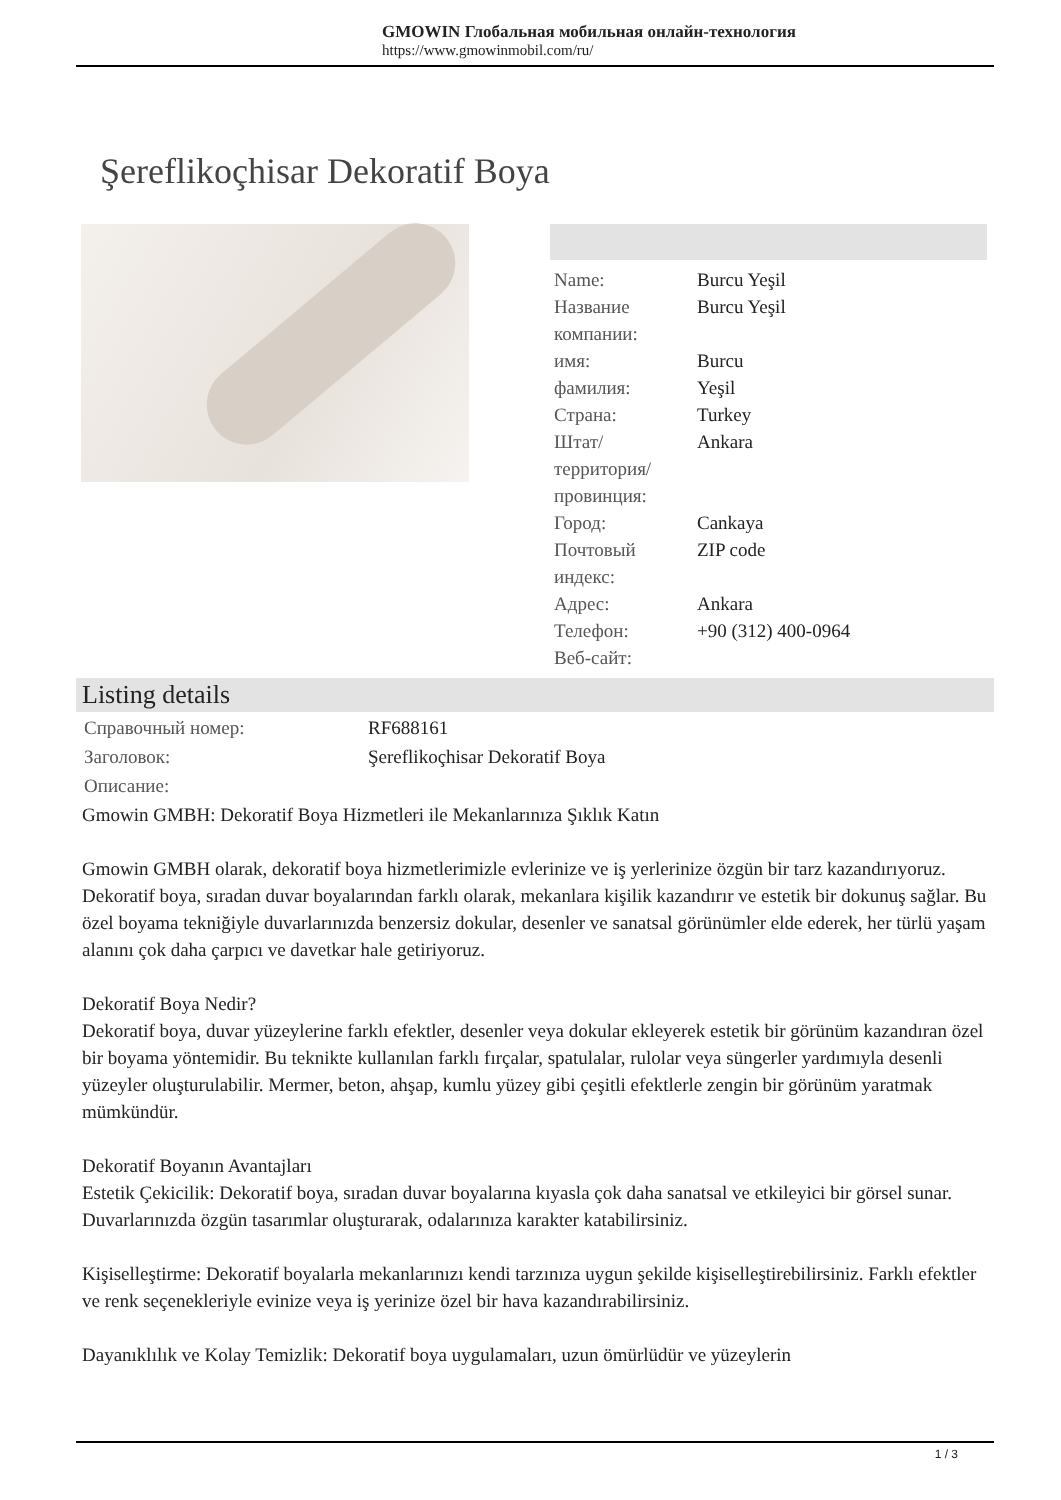GMOWIN Глобальная мобильная онлайн-технология
https://www.gmowinmobil.com/ru/
Şereflikoçhisar Dekoratif Boya
| Name: | Burcu Yeşil |
| Название компании: | Burcu Yeşil |
| имя: | Burcu |
| фамилия: | Yeşil |
| Страна: | Turkey |
| Штат/территория/провинция: | Ankara |
| Город: | Cankaya |
| Почтовый индекс: | ZIP code |
| Адрес: | Ankara |
| Телефон: | +90 (312) 400-0964 |
| Веб-сайт: | |
Listing details
| Справочный номер: | RF688161 |
| Заголовок: | Şereflikoçhisar Dekoratif Boya |
| Описание: | |
Gmowin GMBH: Dekoratif Boya Hizmetleri ile Mekanlarınıza Şıklık Katın
Gmowin GMBH olarak, dekoratif boya hizmetlerimizle evlerinize ve iş yerlerinize özgün bir tarz kazandırıyoruz. Dekoratif boya, sıradan duvar boyalarından farklı olarak, mekanlara kişilik kazandırır ve estetik bir dokunuş sağlar. Bu özel boyama tekniğiyle duvarlarınızda benzersiz dokular, desenler ve sanatsal görünümler elde ederek, her türlü yaşam alanını çok daha çarpıcı ve davetkar hale getiriyoruz.
Dekoratif Boya Nedir?
Dekoratif boya, duvar yüzeylerine farklı efektler, desenler veya dokular ekleyerek estetik bir görünüm kazandıran özel bir boyama yöntemidir. Bu teknikte kullanılan farklı fırçalar, spatulalar, rulolar veya süngerler yardımıyla desenli yüzeyler oluşturulabilir. Mermer, beton, ahşap, kumlu yüzey gibi çeşitli efektlerle zengin bir görünüm yaratmak mümkündür.
Dekoratif Boyanın Avantajları
Estetik Çekicilik: Dekoratif boya, sıradan duvar boyalarına kıyasla çok daha sanatsal ve etkileyici bir görsel sunar. Duvarlarınızda özgün tasarımlar oluşturarak, odalarınıza karakter katabilirsiniz.
Kişiselleştirme: Dekoratif boyalarla mekanlarınızı kendi tarzınıza uygun şekilde kişiselleştirebilirsiniz. Farklı efektler ve renk seçenekleriyle evinize veya iş yerinize özel bir hava kazandırabilirsiniz.
Dayanıklılık ve Kolay Temizlik: Dekoratif boya uygulamaları, uzun ömürlüdür ve yüzeylerin
1 / 3